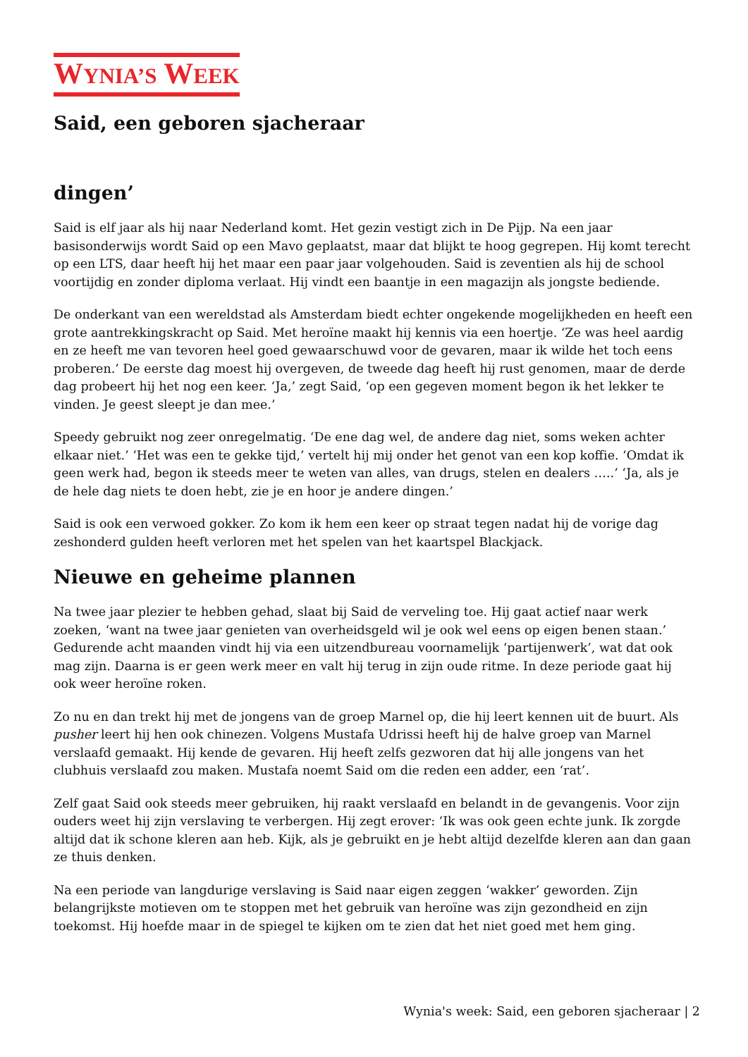WYNIA’S WEEK
Said, een geboren sjacheraar
dingen’
Said is elf jaar als hij naar Nederland komt. Het gezin vestigt zich in De Pijp. Na een jaar basisonderwijs wordt Said op een Mavo geplaatst, maar dat blijkt te hoog gegrepen. Hij komt terecht op een LTS, daar heeft hij het maar een paar jaar volgehouden. Said is zeventien als hij de school voortijdig en zonder diploma verlaat. Hij vindt een baantje in een magazijn als jongste bediende.
De onderkant van een wereldstad als Amsterdam biedt echter ongekende mogelijkheden en heeft een grote aantrekkingskracht op Said. Met heroïne maakt hij kennis via een hoertje. ‘Ze was heel aardig en ze heeft me van tevoren heel goed gewaarschuwd voor de gevaren, maar ik wilde het toch eens proberen.’ De eerste dag moest hij overgeven, de tweede dag heeft hij rust genomen, maar de derde dag probeert hij het nog een keer. ‘Ja,’ zegt Said, ‘op een gegeven moment begon ik het lekker te vinden. Je geest sleept je dan mee.’
Speedy gebruikt nog zeer onregelmatig. ‘De ene dag wel, de andere dag niet, soms weken achter elkaar niet.’ ‘Het was een te gekke tijd,’ vertelt hij mij onder het genot van een kop koffie. ‘Omdat ik geen werk had, begon ik steeds meer te weten van alles, van drugs, stelen en dealers …..’ ‘Ja, als je de hele dag niets te doen hebt, zie je en hoor je andere dingen.’
Said is ook een verwoed gokker. Zo kom ik hem een keer op straat tegen nadat hij de vorige dag zeshonderd gulden heeft verloren met het spelen van het kaartspel Blackjack.
Nieuwe en geheime plannen
Na twee jaar plezier te hebben gehad, slaat bij Said de verveling toe. Hij gaat actief naar werk zoeken, ‘want na twee jaar genieten van overheidsgeld wil je ook wel eens op eigen benen staan.’ Gedurende acht maanden vindt hij via een uitzendbureau voornamelijk ‘partijenwerk’, wat dat ook mag zijn. Daarna is er geen werk meer en valt hij terug in zijn oude ritme. In deze periode gaat hij ook weer heroïne roken.
Zo nu en dan trekt hij met de jongens van de groep Marnel op, die hij leert kennen uit de buurt. Als pusher leert hij hen ook chinezen. Volgens Mustafa Udrissi heeft hij de halve groep van Marnel verslaafd gemaakt. Hij kende de gevaren. Hij heeft zelfs gezworen dat hij alle jongens van het clubhuis verslaafd zou maken. Mustafa noemt Said om die reden een adder, een ‘rat’.
Zelf gaat Said ook steeds meer gebruiken, hij raakt verslaafd en belandt in de gevangenis. Voor zijn ouders weet hij zijn verslaving te verbergen. Hij zegt erover: ‘Ik was ook geen echte junk. Ik zorgde altijd dat ik schone kleren aan heb. Kijk, als je gebruikt en je hebt altijd dezelfde kleren aan dan gaan ze thuis denken.
Na een periode van langdurige verslaving is Said naar eigen zeggen ‘wakker’ geworden. Zijn belangrijkste motieven om te stoppen met het gebruik van heroïne was zijn gezondheid en zijn toekomst. Hij hoefde maar in de spiegel te kijken om te zien dat het niet goed met hem ging.
Wynia's week: Said, een geboren sjacheraar | 2